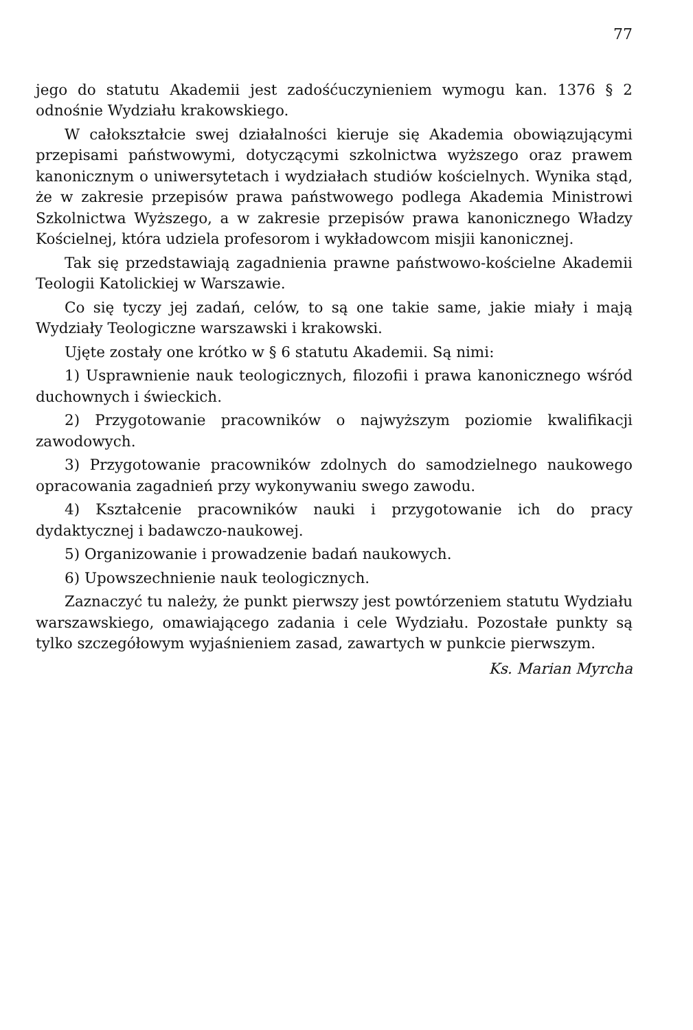77
jego do statutu Akademii jest zadośćuczynieniem wymogu kan. 1376 § 2 odnośnie Wydziału krakowskiego.
W całokształcie swej działalności kieruje się Akademia obowiązującymi przepisami państwowymi, dotyczącymi szkolnictwa wyższego oraz prawem kanonicznym o uniwersytetach i wydziałach studiów kościelnych. Wynika stąd, że w zakresie przepisów prawa państwowego podlega Akademia Ministrowi Szkolnictwa Wyższego, a w zakresie przepisów prawa kanonicznego Władzy Kościelnej, która udziela profesorom i wykładowcom misjii kanonicznej.
Tak się przedstawiają zagadnienia prawne państwowo-kościelne Akademii Teologii Katolickiej w Warszawie.
Co się tyczy jej zadań, celów, to są one takie same, jakie miały i mają Wydziały Teologiczne warszawski i krakowski.
Ujęte zostały one krótko w § 6 statutu Akademii. Są nimi:
1) Usprawnienie nauk teologicznych, filozofii i prawa kanonicznego wśród duchownych i świeckich.
2) Przygotowanie pracowników o najwyższym poziomie kwalifikacji zawodowych.
3) Przygotowanie pracowników zdolnych do samodzielnego naukowego opracowania zagadnień przy wykonywaniu swego zawodu.
4) Kształcenie pracowników nauki i przygotowanie ich do pracy dydaktycznej i badawczo-naukowej.
5) Organizowanie i prowadzenie badań naukowych.
6) Upowszechnienie nauk teologicznych.
Zaznaczyć tu należy, że punkt pierwszy jest powtórzeniem statutu Wydziału warszawskiego, omawiającego zadania i cele Wydziału. Pozostałe punkty są tylko szczegółowym wyjaśnieniem zasad, zawartych w punkcie pierwszym.
Ks. Marian Myrcha